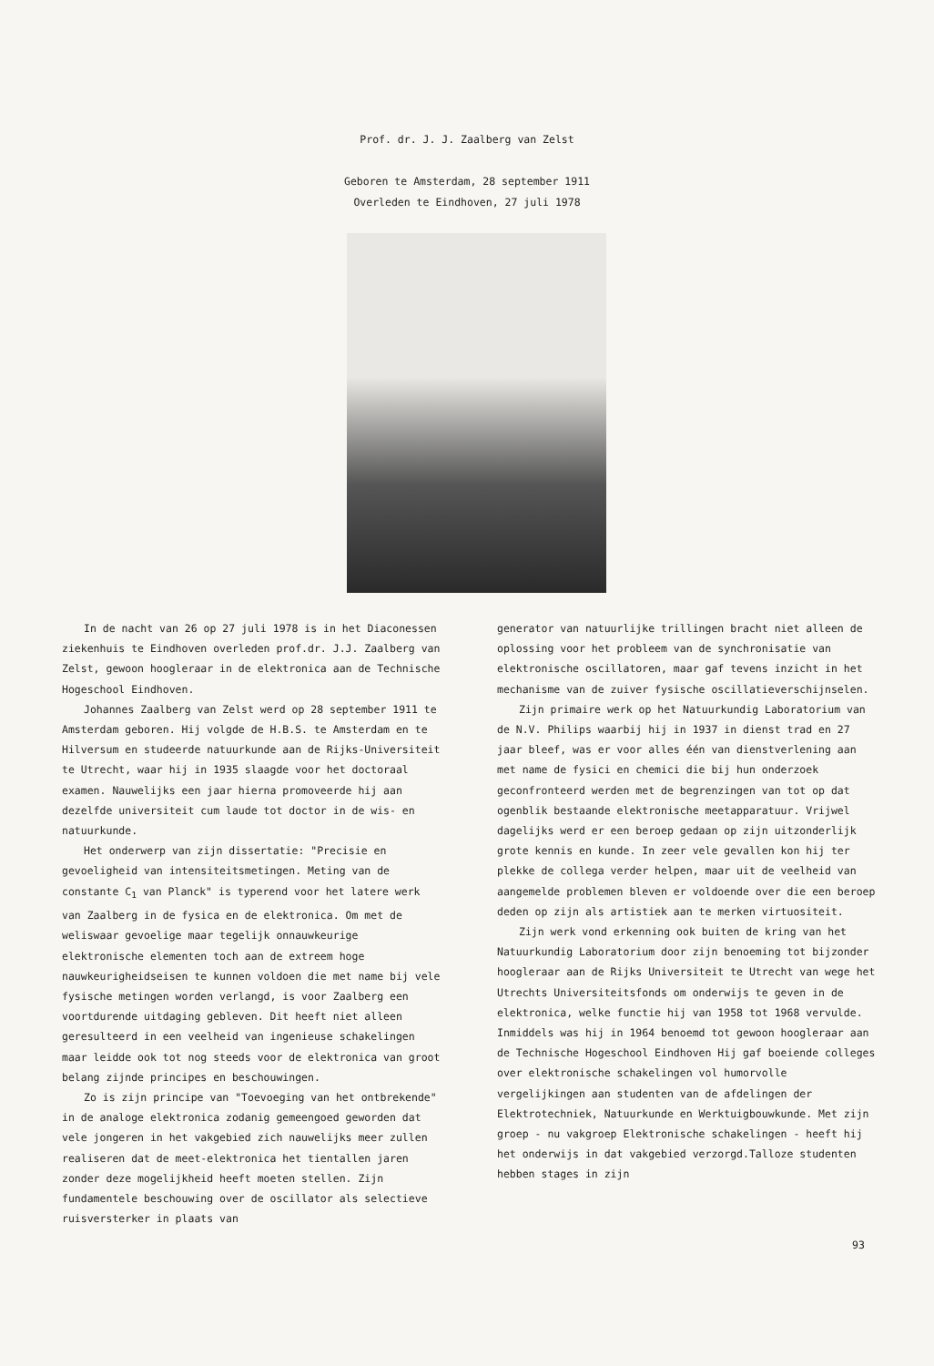Prof. dr. J. J. Zaalberg van Zelst
Geboren te Amsterdam, 28 september 1911
Overleden te Eindhoven, 27 juli 1978
In de nacht van 26 op 27 juli 1978 is in het Diaconessen ziekenhuis te Eindhoven overleden prof.dr. J.J. Zaalberg van Zelst, gewoon hoogleraar in de elektronica aan de Technische Hogeschool Eindhoven.
Johannes Zaalberg van Zelst werd op 28 september 1911 te Amsterdam geboren. Hij volgde de H.B.S. te Amsterdam en te Hilversum en studeerde natuurkunde aan de Rijks-Universiteit te Utrecht, waar hij in 1935 slaagde voor het doctoraal examen. Nauwelijks een jaar hierna promoveerde hij aan dezelfde universiteit cum laude tot doctor in de wis- en natuurkunde.
Het onderwerp van zijn dissertatie: "Precisie en gevoeligheid van intensiteitsmetingen. Meting van de constante C<sub>1</sub> van Planck" is typerend voor het latere werk van Zaalberg in de fysica en de elektronica. Om met de weliswaar gevoelige maar tegelijk onnauwkeurige elektronische elementen toch aan de extreem hoge nauwkeurigheidseisen te kunnen voldoen die met name bij vele fysische metingen worden verlangd, is voor Zaalberg een voortdurende uitdaging gebleven. Dit heeft niet alleen geresulteerd in een veelheid van ingenieuse schakelingen maar leidde ook tot nog steeds voor de elektronica van groot belang zijnde principes en beschouwingen.
Zo is zijn principe van "Toevoeging van het ontbrekende" in de analoge elektronica zodanig gemeengoed geworden dat vele jongeren in het vakgebied zich nauwelijks meer zullen realiseren dat de meet-elektronica het tientallen jaren zonder deze mogelijkheid heeft moeten stellen. Zijn fundamentele beschouwing over de oscillator als selectieve ruisversterker in plaats van
generator van natuurlijke trillingen bracht niet alleen de oplossing voor het probleem van de synchronisatie van elektronische oscillatoren, maar gaf tevens inzicht in het mechanisme van de zuiver fysische oscillatieverschijnselen.
Zijn primaire werk op het Natuurkundig Laboratorium van de N.V. Philips waarbij hij in 1937 in dienst trad en 27 jaar bleef, was er voor alles één van dienstverlening aan met name de fysici en chemici die bij hun onderzoek geconfronteerd werden met de begrenzingen van tot op dat ogenblik bestaande elektronische meetapparatuur. Vrijwel dagelijks werd er een beroep gedaan op zijn uitzonderlijk grote kennis en kunde. In zeer vele gevallen kon hij ter plekke de collega verder helpen, maar uit de veelheid van aangemelde problemen bleven er voldoende over die een beroep deden op zijn als artistiek aan te merken virtuositeit.
Zijn werk vond erkenning ook buiten de kring van het Natuurkundig Laboratorium door zijn benoeming tot bijzonder hoogleraar aan de Rijks Universiteit te Utrecht van wege het Utrechts Universiteitsfonds om onderwijs te geven in de elektronica, welke functie hij van 1958 tot 1968 vervulde. Inmiddels was hij in 1964 benoemd tot gewoon hoogleraar aan de Technische Hogeschool Eindhoven Hij gaf boeiende colleges over elektronische schakelingen vol humorvolle vergelijkingen aan studenten van de afdelingen der Elektrotechniek, Natuurkunde en Werktuigbouwkunde. Met zijn groep - nu vakgroep Elektronische schakelingen - heeft hij het onderwijs in dat vakgebied verzorgd.Talloze studenten hebben stages in zijn
93